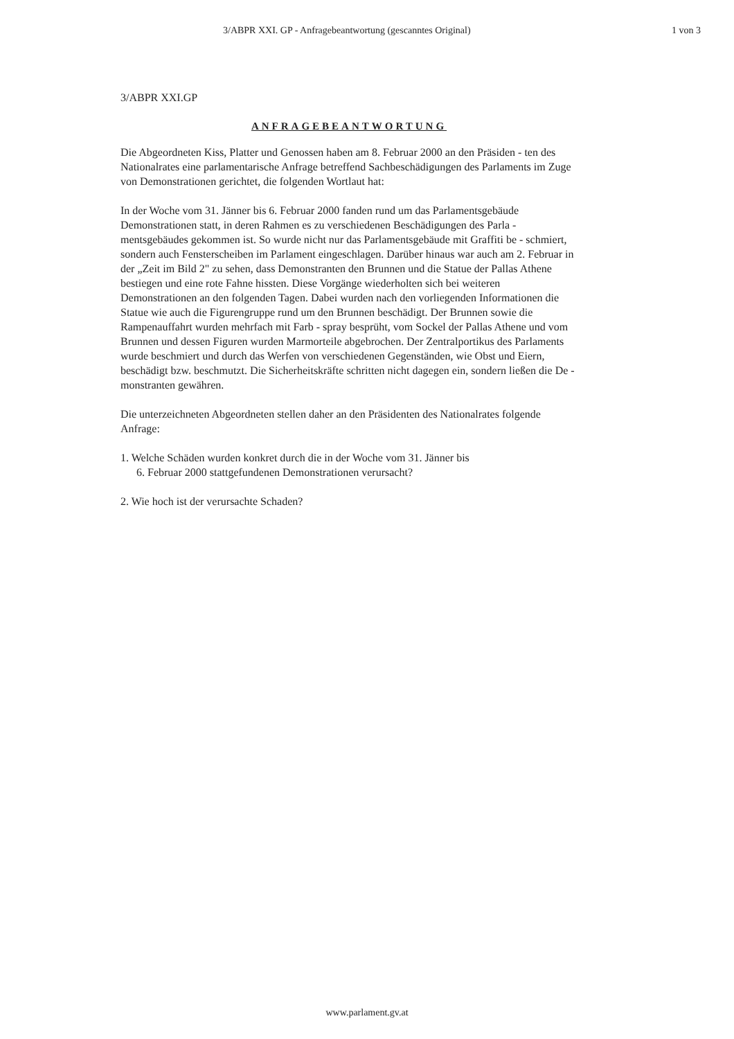3/ABPR XXI. GP - Anfragebeantwortung (gescanntes Original) 1 von 3
3/ABPR XXI.GP
ANFRAGEBEANTWORTUNG
Die Abgeordneten Kiss, Platter und Genossen haben am 8. Februar 2000 an den Präsiden - ten des Nationalrates eine parlamentarische Anfrage betreffend Sachbeschädigungen des Parlaments im Zuge von Demonstrationen gerichtet, die folgenden Wortlaut hat:
In der Woche vom 31. Jänner bis 6. Februar 2000 fanden rund um das Parlamentsgebäude Demonstrationen statt, in deren Rahmen es zu verschiedenen Beschädigungen des Parla - mentsgebäudes gekommen ist. So wurde nicht nur das Parlamentsgebäude mit Graffiti be - schmiert, sondern auch Fensterscheiben im Parlament eingeschlagen. Darüber hinaus war auch am 2. Februar in der „Zeit im Bild 2" zu sehen, dass Demonstranten den Brunnen und die Statue der Pallas Athene bestiegen und eine rote Fahne hissten. Diese Vorgänge wiederholten sich bei weiteren Demonstrationen an den folgenden Tagen. Dabei wurden nach den vorliegenden Informationen die Statue wie auch die Figurengruppe rund um den Brunnen beschädigt. Der Brunnen sowie die Rampenauffahrt wurden mehrfach mit Farb - spray besprüht, vom Sockel der Pallas Athene und vom Brunnen und dessen Figuren wurden Marmorteile abgebrochen. Der Zentralportikus des Parlaments wurde beschmiert und durch das Werfen von verschiedenen Gegenständen, wie Obst und Eiern, beschädigt bzw. beschmutzt. Die Sicherheitskräfte schritten nicht dagegen ein, sondern ließen die De - monstranten gewähren.
Die unterzeichneten Abgeordneten stellen daher an den Präsidenten des Nationalrates folgende Anfrage:
1. Welche Schäden wurden konkret durch die in der Woche vom 31. Jänner bis
6. Februar 2000 stattgefundenen Demonstrationen verursacht?
2. Wie hoch ist der verursachte Schaden?
www.parlament.gv.at